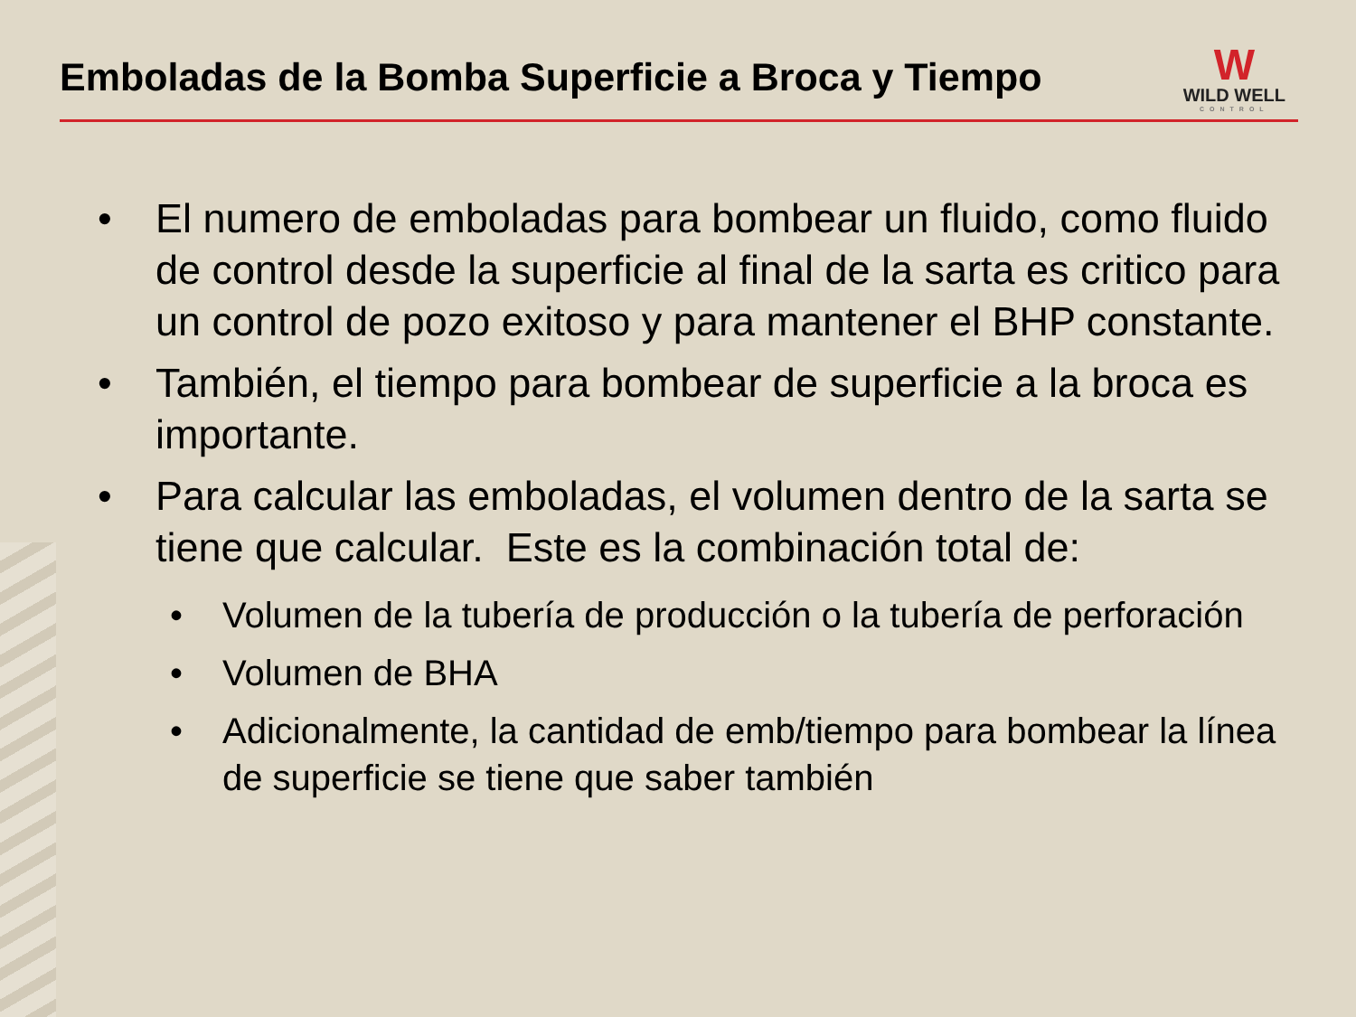Emboladas de la Bomba Superficie a Broca y Tiempo
W
WILD WELL
CONTROL
• El numero de emboladas para bombear un fluido, como fluido de control desde la superficie al final de la sarta es critico para un control de pozo exitoso y para mantener el BHP constante.
• También, el tiempo para bombear de superficie a la broca es importante.
• Para calcular las emboladas, el volumen dentro de la sarta se tiene que calcular. Este es la combinación total de:
• Volumen de la tubería de producción o la tubería de perforación
• Volumen de BHA
• Adicionalmente, la cantidad de emb/tiempo para bombear la línea de superficie se tiene que saber también